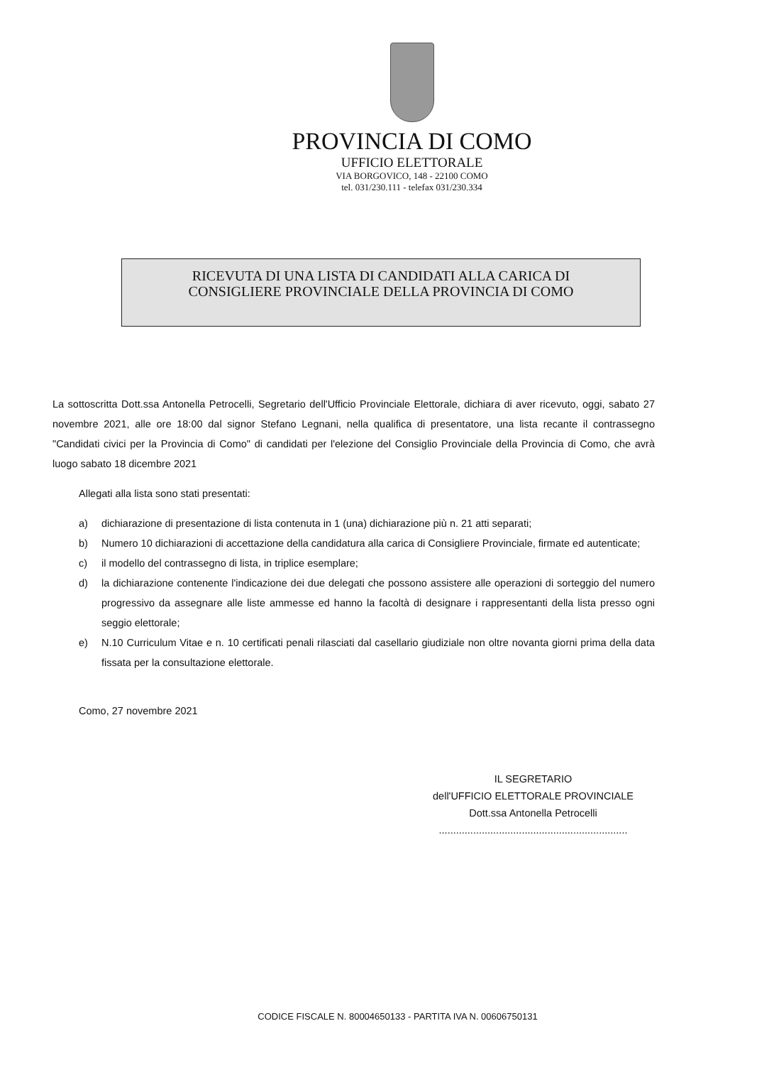PROVINCIA DI COMO
UFFICIO ELETTORALE
VIA BORGOVICO, 148 - 22100 COMO
tel. 031/230.111 - telefax 031/230.334
RICEVUTA DI UNA LISTA DI CANDIDATI ALLA CARICA DI
CONSIGLIERE PROVINCIALE DELLA PROVINCIA DI COMO
La sottoscritta Dott.ssa Antonella Petrocelli, Segretario dell'Ufficio Provinciale Elettorale, dichiara di aver ricevuto, oggi, sabato 27 novembre 2021, alle ore 18:00 dal signor Stefano Legnani, nella qualifica di presentatore, una lista recante il contrassegno "Candidati civici per la Provincia di Como" di candidati per l'elezione del Consiglio Provinciale della Provincia di Como, che avrà luogo sabato 18 dicembre 2021
Allegati alla lista sono stati presentati:
a) dichiarazione di presentazione di lista contenuta in 1 (una) dichiarazione più n. 21 atti separati;
b) Numero 10 dichiarazioni di accettazione della candidatura alla carica di Consigliere Provinciale, firmate ed autenticate;
c) il modello del contrassegno di lista, in triplice esemplare;
d) la dichiarazione contenente l'indicazione dei due delegati che possono assistere alle operazioni di sorteggio del numero progressivo da assegnare alle liste ammesse ed hanno la facoltà di designare i rappresentanti della lista presso ogni seggio elettorale;
e) N.10 Curriculum Vitae e n. 10 certificati penali rilasciati dal casellario giudiziale non oltre novanta giorni prima della data fissata per la consultazione elettorale.
Como, 27 novembre 2021
IL SEGRETARIO
dell'UFFICIO ELETTORALE PROVINCIALE
Dott.ssa Antonella Petrocelli
..................................................................
CODICE FISCALE N. 80004650133 - PARTITA IVA N. 00606750131